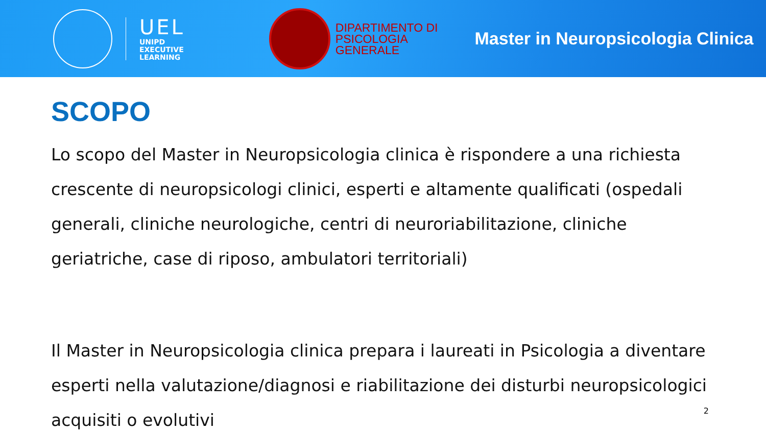UEL
UNIPD
EXECUTIVE
LEARNING
DIPARTIMENTO DI
PSICOLOGIA
GENERALE
Master in Neuropsicologia Clinica
SCOPO
Lo scopo del Master in Neuropsicologia clinica è rispondere a una richiesta crescente di neuropsicologi clinici, esperti e altamente qualificati (ospedali generali, cliniche neurologiche, centri di neuroriabilitazione, cliniche geriatriche, case di riposo, ambulatori territoriali)
Il Master in Neuropsicologia clinica prepara i laureati in Psicologia a diventare esperti nella valutazione/diagnosi e riabilitazione dei disturbi neuropsicologici acquisiti o evolutivi
2